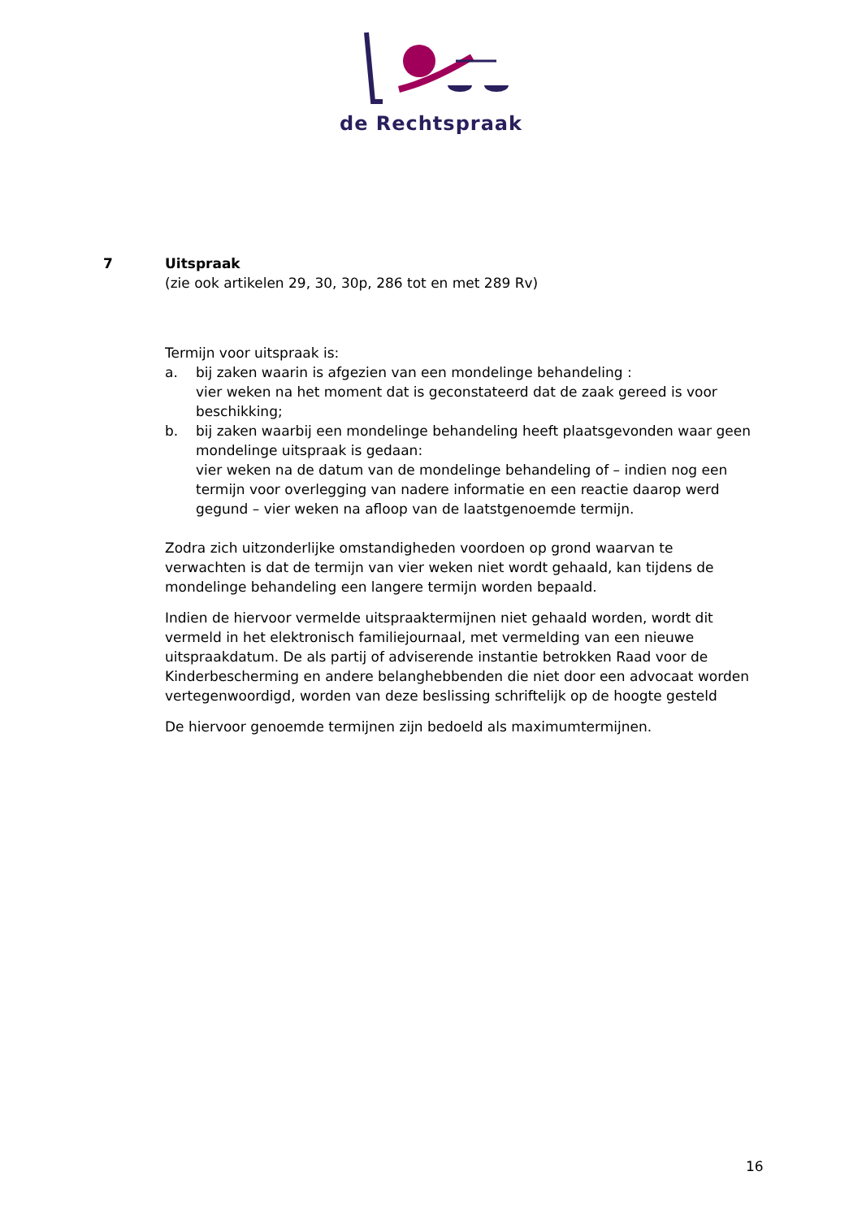de Rechtspraak
7 Uitspraak
(zie ook artikelen 29, 30, 30p, 286 tot en met 289 Rv)
Termijn voor uitspraak is:
a. bij zaken waarin is afgezien van een mondelinge behandeling :
vier weken na het moment dat is geconstateerd dat de zaak gereed is voor beschikking;
b. bij zaken waarbij een mondelinge behandeling heeft plaatsgevonden waar geen mondelinge uitspraak is gedaan:
vier weken na de datum van de mondelinge behandeling of – indien nog een termijn voor overlegging van nadere informatie en een reactie daarop werd gegund – vier weken na afloop van de laatstgenoemde termijn.
Zodra zich uitzonderlijke omstandigheden voordoen op grond waarvan te verwachten is dat de termijn van vier weken niet wordt gehaald, kan tijdens de mondelinge behandeling een langere termijn worden bepaald.
Indien de hiervoor vermelde uitspraaktermijnen niet gehaald worden, wordt dit vermeld in het elektronisch familiejournaal, met vermelding van een nieuwe uitspraakdatum. De als partij of adviserende instantie betrokken Raad voor de Kinderbescherming en andere belanghebbenden die niet door een advocaat worden vertegenwoordigd, worden van deze beslissing schriftelijk op de hoogte gesteld
De hiervoor genoemde termijnen zijn bedoeld als maximumtermijnen.
16